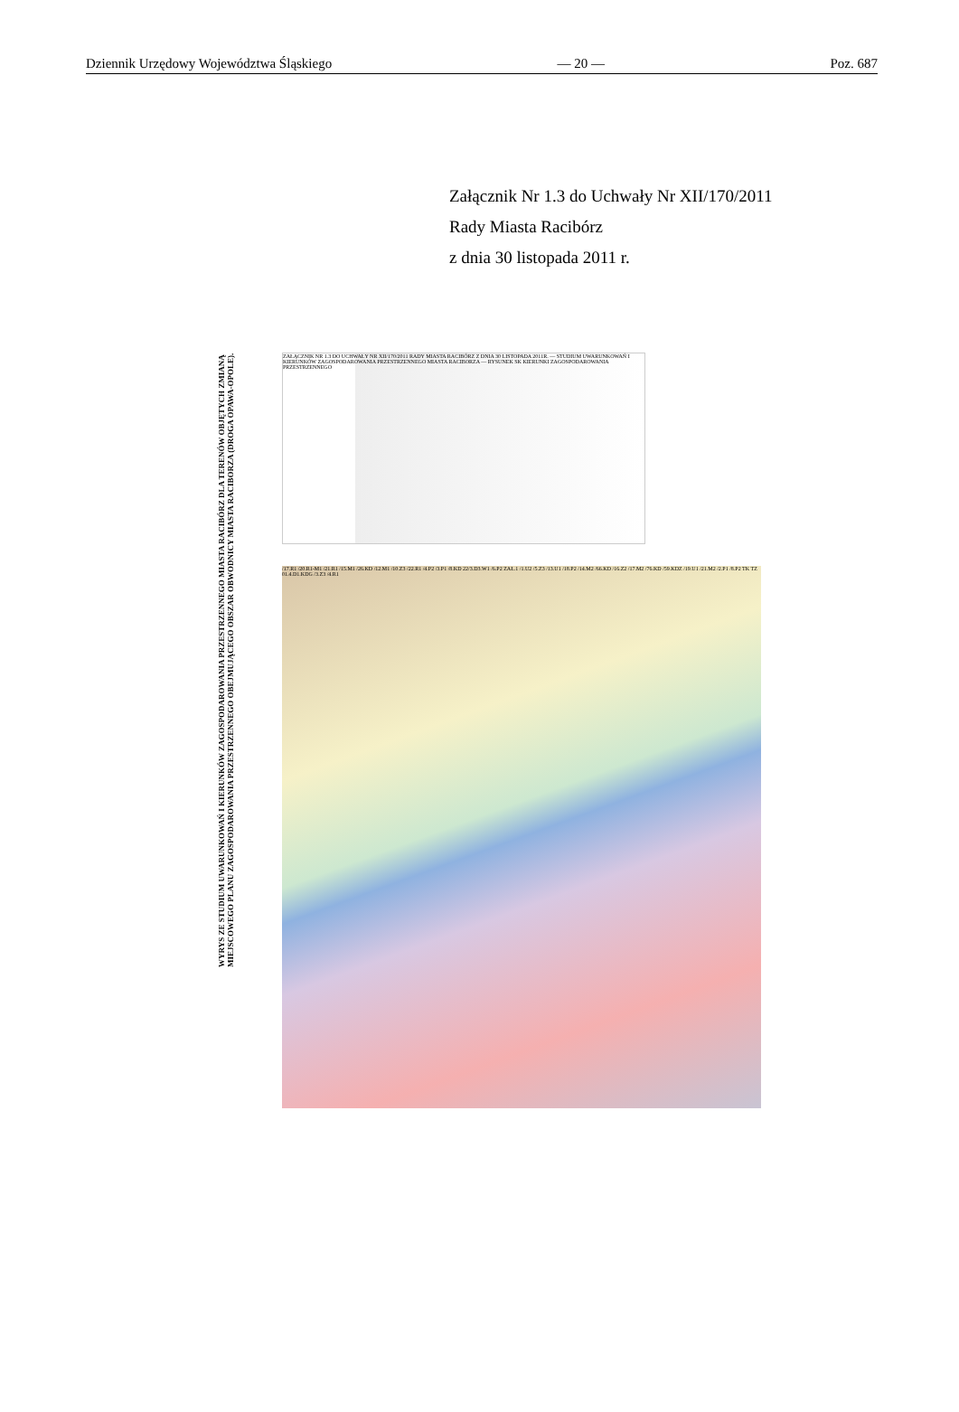Dziennik Urzędowy Województwa Śląskiego — 20 — Poz. 687
Załącznik Nr 1.3 do Uchwały Nr XII/170/2011
Rady Miasta Racibórz
z dnia 30 listopada 2011 r.
WYRYS ZE STUDIUM UWARUNKOWAŃ I KIERUNKÓW ZAGOSPODAROWANIA PRZESTRZENNEGO MIASTA RACIBÓRZ DLA TERENÓW OBJĘTYCH ZMIANĄ MIEJSCOWEGO PLANU ZAGOSPODAROWANIA PRZESTRZENNEGO OBEJMUJĄCEGO OBSZAR OBWODNICY MIASTA RACIBORZA (DROGA OPAWA-OPOLE).
ZAŁĄCZNIK NR 1.3 DO UCHWAŁY NR XII/170/2011 RADY MIASTA RACIBÓRZ Z DNIA 30 LISTOPADA 2011R. — STUDIUM UWARUNKOWAŃ I KIERUNKÓW ZAGOSPODAROWANIA PRZESTRZENNEGO MIASTA RACIBORZA — RYSUNEK SK KIERUNKI ZAGOSPODAROWANIA PRZESTRZENNEGO
/17.R1 /20.R1-M1 /21.R1 /15.M1 /26.KD /12.M1 /10.Z3 /22.R1 /4.P2 /3.P1 /8.KD 22/3.D3.W1 /6.P2 ZAŁ.1 /1.U2 /5.Z3 /13.U1 /18.P2 /14.M2 /66.KD /16.Z2 /17.M2 /76.KD /59.KDZ /19.U1 /21.M2 /2.P1 /8.P2 TK TZ 01.4.D1.KDG /3.Z3 /4.R1